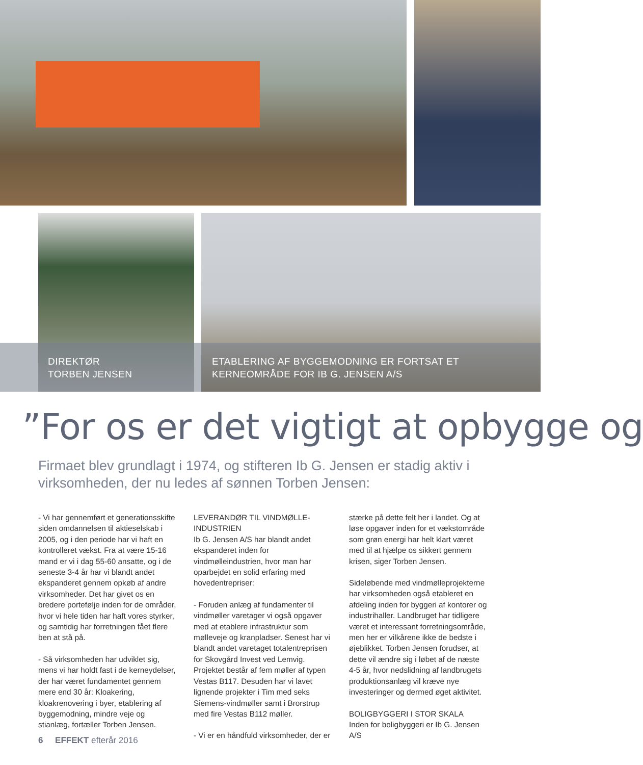DIREKTØR
TORBEN JENSEN
ETABLERING AF BYGGEMODNING ER FORTSAT ET
KERNEOMRÅDE FOR IB G. JENSEN A/S
”For os er det vigtigt at opbygge og
Firmaet blev grundlagt i 1974, og stifteren Ib G. Jensen er stadig aktiv i virksomheden, der nu ledes af sønnen Torben Jensen:
- Vi har gennemført et generationsskifte siden omdannelsen til aktieselskab i 2005, og i den periode har vi haft en kontrolleret vækst. Fra at være 15-16 mand er vi i dag 55-60 ansatte, og i de seneste 3-4 år har vi blandt andet ekspanderet gennem opkøb af andre virksomheder. Det har givet os en bredere portefølje inden for de områder, hvor vi hele tiden har haft vores styrker, og samtidig har forretningen fået flere ben at stå på.
- Så virksomheden har udviklet sig, mens vi har holdt fast i de kerneydelser, der har været fundamentet gennem mere end 30 år: Kloakering, kloakrenovering i byer, etablering af byggemodning, mindre veje og stianlæg, fortæller Torben Jensen.
LEVERANDØR TIL VINDMØLLE-INDUSTRIEN
Ib G. Jensen A/S har blandt andet ekspanderet inden for vindmølleindustrien, hvor man har oparbejdet en solid erfaring med hovedentrepriser:
- Foruden anlæg af fundamenter til vindmøller varetager vi også opgaver med at etablere infrastruktur som mølleveje og kranpladser. Senest har vi blandt andet varetaget totalentreprisen for Skovgård Invest ved Lemvig. Projektet består af fem møller af typen Vestas B117. Desuden har vi lavet lignende projekter i Tim med seks Siemens-vindmøller samt i Brorstrup med fire Vestas B112 møller.
- Vi er en håndfuld virksomheder, der er
stærke på dette felt her i landet. Og at løse opgaver inden for et vækstområde som grøn energi har helt klart været med til at hjælpe os sikkert gennem krisen, siger Torben Jensen.
Sideløbende med vindmølleprojekterne har virksomheden også etableret en afdeling inden for byggeri af kontorer og industrihaller. Landbruget har tidligere været et interessant forretningsområde, men her er vilkårene ikke de bedste i øjeblikket. Torben Jensen forudser, at dette vil ændre sig i løbet af de næste 4-5 år, hvor nedslidning af landbrugets produktionsanlæg vil kræve nye investeringer og dermed øget aktivitet.
BOLIGBYGGERI I STOR SKALA
Inden for boligbyggeri er Ib G. Jensen A/S
6 EFFEKT efterår 2016